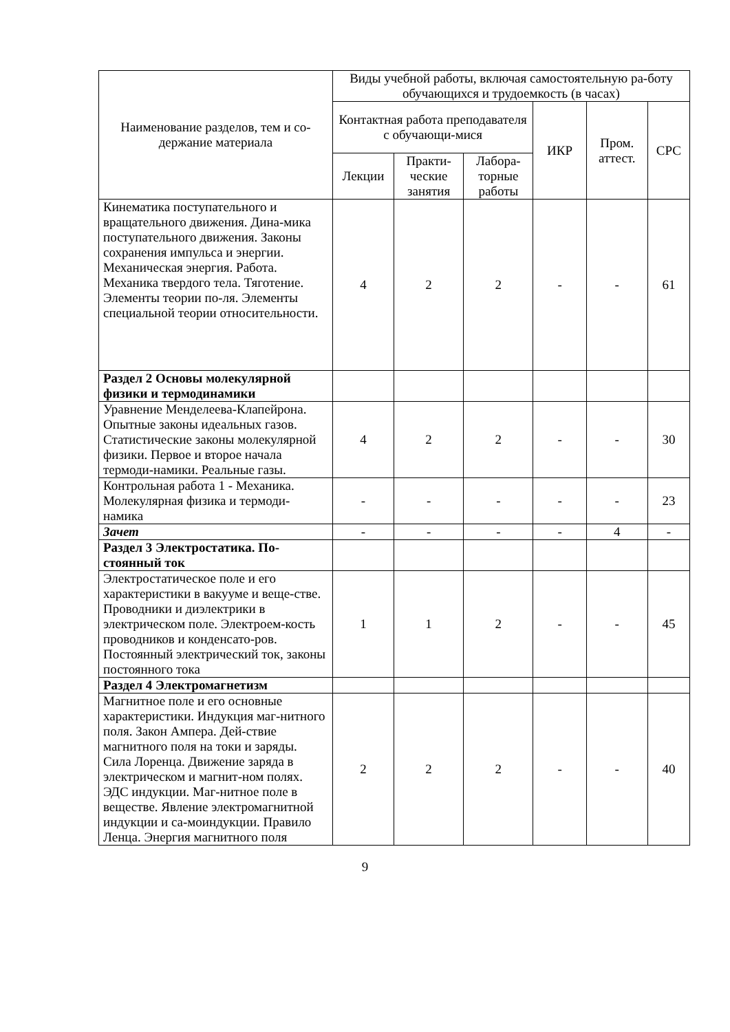| Наименование разделов, тем и со-держание материала | Виды учебной работы, включая самостоятельную ра-боту обучающихся и трудоемкость (в часах) | | | | | |
| --- | --- | --- | --- | --- | --- | --- |
| | Контактная работа преподавателя с обучающи-мися | | | ИКР | Пром. аттест. | СРС |
| | Лекции | Практи-ческие занятия | Лабора-торные работы | | | |
| Кинематика поступательного и вращательного движения. Дина-мика поступательного движения. Законы сохранения импульса и энергии. Механическая энергия. Работа. Механика твердого тела. Тяготение. Элементы теории по-ля. Элементы специальной теории относительности. | 4 | 2 | 2 | - | - | 61 |
| Раздел 2 Основы молекулярной физики и термодинамики | | | | | | |
| Уравнение Менделеева-Клапейрона. Опытные законы идеальных газов. Статистические законы молекулярной физики. Первое и второе начала термоди-намики. Реальные газы. | 4 | 2 | 2 | - | - | 30 |
| Контрольная работа 1 - Механика. Молекулярная физика и термоди-намика | - | - | - | - | - | 23 |
| Зачет | - | - | - | - | 4 | - |
| Раздел 3 Электростатика. По-стоянный ток | | | | | | |
| Электростатическое поле и его характеристики в вакууме и веще-стве. Проводники и диэлектрики в электрическом поле. Электроем-кость проводников и конденсато-ров. Постоянный электрический ток, законы постоянного тока | 1 | 1 | 2 | - | - | 45 |
| Раздел 4 Электромагнетизм | | | | | | |
| Магнитное поле и его основные характеристики. Индукция маг-нитного поля. Закон Ампера. Дей-ствие магнитного поля на токи и заряды. Сила Лоренца. Движение заряда в электрическом и магнит-ном полях. ЭДС индукции. Маг-нитное поле в веществе. Явление электромагнитной индукции и са-моиндукции. Правило Ленца. Энергия магнитного поля | 2 | 2 | 2 | - | - | 40 |
9